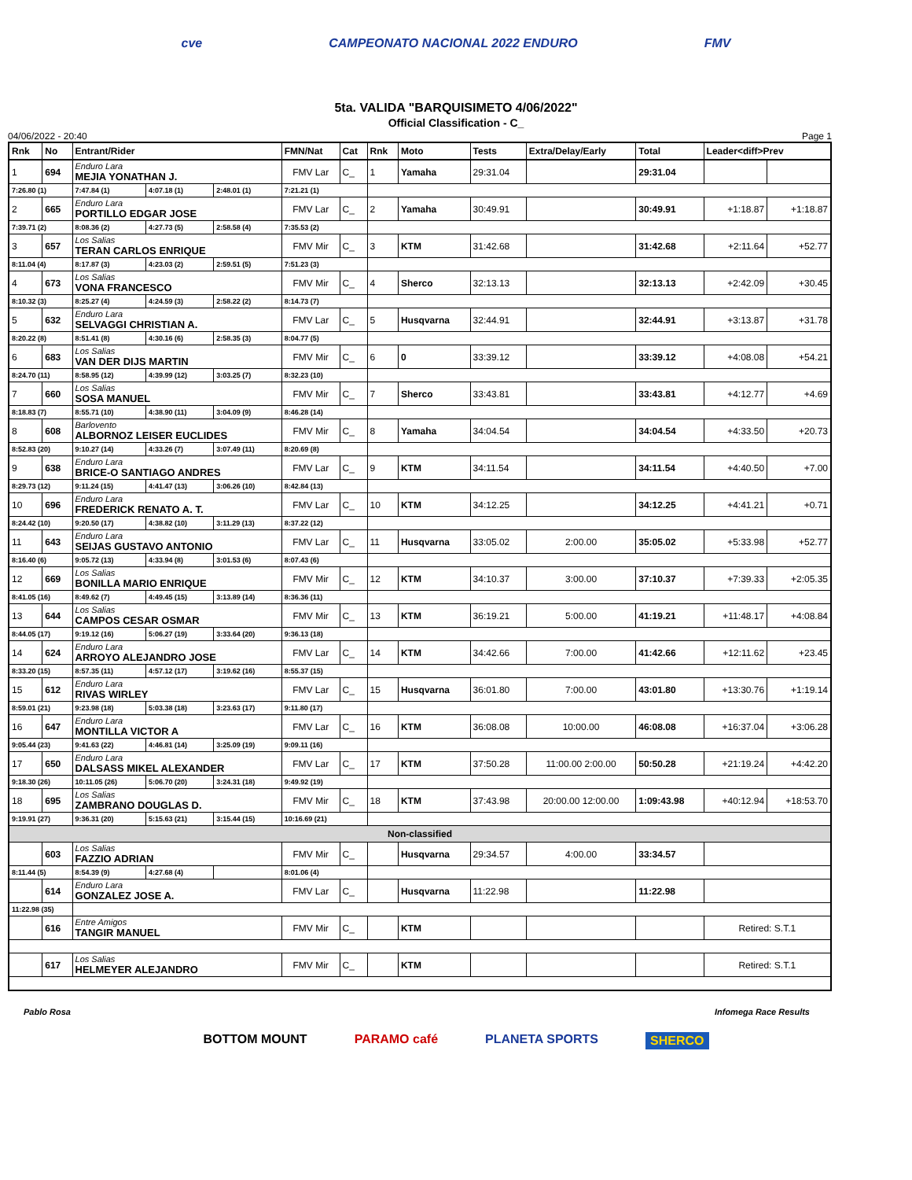cve CAMPEONATO NACIONAL 2022 ENDURO FMV
5ta. VALIDA "BARQUISIMETO 4/06/2022"
Official Classification - C_
04/06/2022 - 20:40 Page 1
| Rnk | No | Entrant/Rider | | | FMN/Nat | Cat | Rnk | Moto | Tests | Extra/Delay/Early | Total | Leader<diff>Prev | |
| --- | --- | --- | --- | --- | --- | --- | --- | --- | --- | --- | --- | --- | --- |
| 1 | 694 | Enduro Lara MEJIA YONATHAN J. | | | FMV Lar | C_ | 1 | Yamaha | 29:31.04 | | 29:31.04 | | |
| 7:26.80 (1) | | 7:47.84 (1) | 4:07.18 (1) | 2:48.01 (1) | 7:21.21 (1) | | | | | | | | |
| 2 | 665 | Enduro Lara PORTILLO EDGAR JOSE | | | FMV Lar | C_ | 2 | Yamaha | 30:49.91 | | 30:49.91 | +1:18.87 | +1:18.87 |
| 7:39.71 (2) | | 8:08.36 (2) | 4:27.73 (5) | 2:58.58 (4) | 7:35.53 (2) | | | | | | | | |
| 3 | 657 | Los Salias TERAN CARLOS ENRIQUE | | | FMV Mir | C_ | 3 | KTM | 31:42.68 | | 31:42.68 | +2:11.64 | +52.77 |
| 8:11.04 (4) | | 8:17.87 (3) | 4:23.03 (2) | 2:59.51 (5) | 7:51.23 (3) | | | | | | | | |
| 4 | 673 | Los Salias VONA FRANCESCO | | | FMV Mir | C_ | 4 | Sherco | 32:13.13 | | 32:13.13 | +2:42.09 | +30.45 |
| 8:10.32 (3) | | 8:25.27 (4) | 4:24.59 (3) | 2:58.22 (2) | 8:14.73 (7) | | | | | | | | |
| 5 | 632 | Enduro Lara SELVAGGI CHRISTIAN A. | | | FMV Lar | C_ | 5 | Husqvarna | 32:44.91 | | 32:44.91 | +3:13.87 | +31.78 |
| 8:20.22 (8) | | 8:51.41 (8) | 4:30.16 (6) | 2:58.35 (3) | 8:04.77 (5) | | | | | | | | |
| 6 | 683 | Los Salias VAN DER DIJS MARTIN | | | FMV Mir | C_ | 6 | 0 | 33:39.12 | | 33:39.12 | +4:08.08 | +54.21 |
| 8:24.70 (11) | | 8:58.95 (12) | 4:39.99 (12) | 3:03.25 (7) | 8:32.23 (10) | | | | | | | | |
| 7 | 660 | Los Salias SOSA MANUEL | | | FMV Mir | C_ | 7 | Sherco | 33:43.81 | | 33:43.81 | +4:12.77 | +4.69 |
| 8:18.83 (7) | | 8:55.71 (10) | 4:38.90 (11) | 3:04.09 (9) | 8:46.28 (14) | | | | | | | | |
| 8 | 608 | Barlovento ALBORNOZ LEISER EUCLIDES | | | FMV Mir | C_ | 8 | Yamaha | 34:04.54 | | 34:04.54 | +4:33.50 | +20.73 |
| 8:52.83 (20) | | 9:10.27 (14) | 4:33.26 (7) | 3:07.49 (11) | 8:20.69 (8) | | | | | | | | |
| 9 | 638 | Enduro Lara BRICE-O SANTIAGO ANDRES | | | FMV Lar | C_ | 9 | KTM | 34:11.54 | | 34:11.54 | +4:40.50 | +7.00 |
| 8:29.73 (12) | | 9:11.24 (15) | 4:41.47 (13) | 3:06.26 (10) | 8:42.84 (13) | | | | | | | | |
| 10 | 696 | Enduro Lara FREDERICK RENATO A. T. | | | FMV Lar | C_ | 10 | KTM | 34:12.25 | | 34:12.25 | +4:41.21 | +0.71 |
| 8:24.42 (10) | | 9:20.50 (17) | 4:38.82 (10) | 3:11.29 (13) | 8:37.22 (12) | | | | | | | | |
| 11 | 643 | Enduro Lara SEIJAS GUSTAVO ANTONIO | | | FMV Lar | C_ | 11 | Husqvarna | 33:05.02 | 2:00.00 | 35:05.02 | +5:33.98 | +52.77 |
| 8:16.40 (6) | | 9:05.72 (13) | 4:33.94 (8) | 3:01.53 (6) | 8:07.43 (6) | | | | | | | | |
| 12 | 669 | Los Salias BONILLA MARIO ENRIQUE | | | FMV Mir | C_ | 12 | KTM | 34:10.37 | 3:00.00 | 37:10.37 | +7:39.33 | +2:05.35 |
| 8:41.05 (16) | | 8:49.62 (7) | 4:49.45 (15) | 3:13.89 (14) | 8:36.36 (11) | | | | | | | | |
| 13 | 644 | Los Salias CAMPOS CESAR OSMAR | | | FMV Mir | C_ | 13 | KTM | 36:19.21 | 5:00.00 | 41:19.21 | +11:48.17 | +4:08.84 |
| 8:44.05 (17) | | 9:19.12 (16) | 5:06.27 (19) | 3:33.64 (20) | 9:36.13 (18) | | | | | | | | |
| 14 | 624 | Enduro Lara ARROYO ALEJANDRO JOSE | | | FMV Lar | C_ | 14 | KTM | 34:42.66 | 7:00.00 | 41:42.66 | +12:11.62 | +23.45 |
| 8:33.20 (15) | | 8:57.35 (11) | 4:57.12 (17) | 3:19.62 (16) | 8:55.37 (15) | | | | | | | | |
| 15 | 612 | Enduro Lara RIVAS WIRLEY | | | FMV Lar | C_ | 15 | Husqvarna | 36:01.80 | 7:00.00 | 43:01.80 | +13:30.76 | +1:19.14 |
| 8:59.01 (21) | | 9:23.98 (18) | 5:03.38 (18) | 3:23.63 (17) | 9:11.80 (17) | | | | | | | | |
| 16 | 647 | Enduro Lara MONTILLA VICTOR A | | | FMV Lar | C_ | 16 | KTM | 36:08.08 | 10:00.00 | 46:08.08 | +16:37.04 | +3:06.28 |
| 9:05.44 (23) | | 9:41.63 (22) | 4:46.81 (14) | 3:25.09 (19) | 9:09.11 (16) | | | | | | | | |
| 17 | 650 | Enduro Lara DALSASS MIKEL ALEXANDER | | | FMV Lar | C_ | 17 | KTM | 37:50.28 | 11:00.00 2:00.00 | 50:50.28 | +21:19.24 | +4:42.20 |
| 9:18.30 (26) | | 10:11.05 (26) | 5:06.70 (20) | 3:24.31 (18) | 9:49.92 (19) | | | | | | | | |
| 18 | 695 | Los Salias ZAMBRANO DOUGLAS D. | | | FMV Mir | C_ | 18 | KTM | 37:43.98 | 20:00.00 12:00.00 | 1:09:43.98 | +40:12.94 | +18:53.70 |
| 9:19.91 (27) | | 9:36.31 (20) | 5:15.63 (21) | 3:15.44 (15) | 10:16.69 (21) | | | | | | | | |
| Non-classified | | | | | | | | | | | | | |
| | 603 | Los Salias FAZZIO ADRIAN | | | FMV Mir | C_ | | Husqvarna | 29:34.57 | 4:00.00 | 33:34.57 | | |
| 8:11.44 (5) | | 8:54.39 (9) | 4:27.68 (4) | | 8:01.06 (4) | | | | | | | | |
| | 614 | Enduro Lara GONZALEZ JOSE A. | | | FMV Lar | C_ | | Husqvarna | 11:22.98 | | 11:22.98 | | |
| 11:22.98 (35) | | | | | | | | | | | | | |
| | 616 | Entre Amigos TANGIR MANUEL | | | FMV Mir | C_ | | KTM | | | | Retired: S.T.1 | |
| | 617 | Los Salias HELMEYER ALEJANDRO | | | FMV Mir | C_ | | KTM | | | | Retired: S.T.1 | |
Pablo Rosa Infomega Race Results
BOTTOM MOUNT PARAMO café PLANETA SPORTS SHERCO